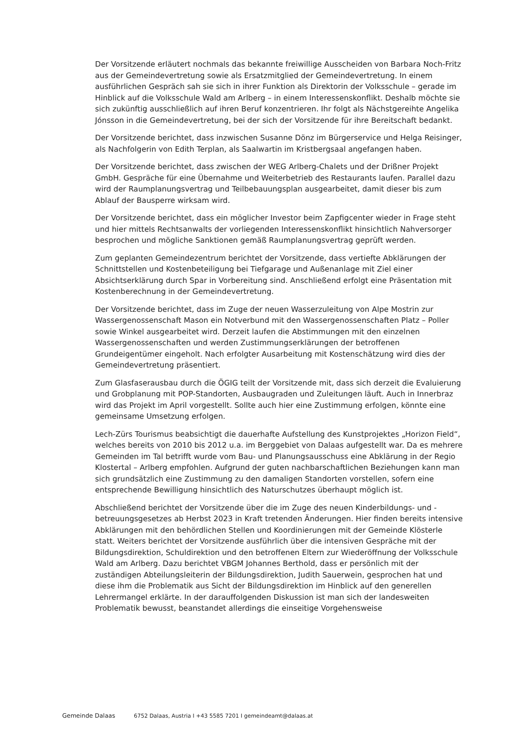Der Vorsitzende erläutert nochmals das bekannte freiwillige Ausscheiden von Barbara Noch-Fritz aus der Gemeindevertretung sowie als Ersatzmitglied der Gemeindevertretung. In einem ausführlichen Gespräch sah sie sich in ihrer Funktion als Direktorin der Volksschule – gerade im Hinblick auf die Volksschule Wald am Arlberg – in einem Interessenskonflikt. Deshalb möchte sie sich zukünftig ausschließlich auf ihren Beruf konzentrieren. Ihr folgt als Nächstgereihte Angelika Jónsson in die Gemeindevertretung, bei der sich der Vorsitzende für ihre Bereitschaft bedankt.
Der Vorsitzende berichtet, dass inzwischen Susanne Dönz im Bürgerservice und Helga Reisinger, als Nachfolgerin von Edith Terplan, als Saalwartin im Kristbergsaal angefangen haben.
Der Vorsitzende berichtet, dass zwischen der WEG Arlberg-Chalets und der Drißner Projekt GmbH. Gespräche für eine Übernahme und Weiterbetrieb des Restaurants laufen. Parallel dazu wird der Raumplanungsvertrag und Teilbebauungsplan ausgearbeitet, damit dieser bis zum Ablauf der Bausperre wirksam wird.
Der Vorsitzende berichtet, dass ein möglicher Investor beim Zapfigcenter wieder in Frage steht und hier mittels Rechtsanwalts der vorliegenden Interessenskonflikt hinsichtlich Nahversorger besprochen und mögliche Sanktionen gemäß Raumplanungsvertrag geprüft werden.
Zum geplanten Gemeindezentrum berichtet der Vorsitzende, dass vertiefte Abklärungen der Schnittstellen und Kostenbeteiligung bei Tiefgarage und Außenanlage mit Ziel einer Absichtserklärung durch Spar in Vorbereitung sind. Anschließend erfolgt eine Präsentation mit Kostenberechnung in der Gemeindevertretung.
Der Vorsitzende berichtet, dass im Zuge der neuen Wasserzuleitung von Alpe Mostrin zur Wassergenossenschaft Mason ein Notverbund mit den Wassergenossenschaften Platz – Poller sowie Winkel ausgearbeitet wird. Derzeit laufen die Abstimmungen mit den einzelnen Wassergenossenschaften und werden Zustimmungserklärungen der betroffenen Grundeigentümer eingeholt. Nach erfolgter Ausarbeitung mit Kostenschätzung wird dies der Gemeindevertretung präsentiert.
Zum Glasfaserausbau durch die ÖGIG teilt der Vorsitzende mit, dass sich derzeit die Evaluierung und Grobplanung mit POP-Standorten, Ausbaugraden und Zuleitungen läuft. Auch in Innerbraz wird das Projekt im April vorgestellt. Sollte auch hier eine Zustimmung erfolgen, könnte eine gemeinsame Umsetzung erfolgen.
Lech-Zürs Tourismus beabsichtigt die dauerhafte Aufstellung des Kunstprojektes „Horizon Field“, welches bereits von 2010 bis 2012 u.a. im Berggebiet von Dalaas aufgestellt war. Da es mehrere Gemeinden im Tal betrifft wurde vom Bau- und Planungsausschuss eine Abklärung in der Regio Klostertal – Arlberg empfohlen. Aufgrund der guten nachbarschaftlichen Beziehungen kann man sich grundsätzlich eine Zustimmung zu den damaligen Standorten vorstellen, sofern eine entsprechende Bewilligung hinsichtlich des Naturschutzes überhaupt möglich ist.
Abschließend berichtet der Vorsitzende über die im Zuge des neuen Kinderbildungs- und -betreuungsgesetzes ab Herbst 2023 in Kraft tretenden Änderungen. Hier finden bereits intensive Abklärungen mit den behördlichen Stellen und Koordinierungen mit der Gemeinde Klösterle statt. Weiters berichtet der Vorsitzende ausführlich über die intensiven Gespräche mit der Bildungsdirektion, Schuldirektion und den betroffenen Eltern zur Wiederöffnung der Volksschule Wald am Arlberg. Dazu berichtet VBGM Johannes Berthold, dass er persönlich mit der zuständigen Abteilungsleiterin der Bildungsdirektion, Judith Sauerwein, gesprochen hat und diese ihm die Problematik aus Sicht der Bildungsdirektion im Hinblick auf den generellen Lehrermangel erklärte. In der darauffolgenden Diskussion ist man sich der landesweiten Problematik bewusst, beanstandet allerdings die einseitige Vorgehensweise
Gemeinde Dalaas 6752 Dalaas, Austria I +43 5585 7201 I gemeindeamt@dalaas.at